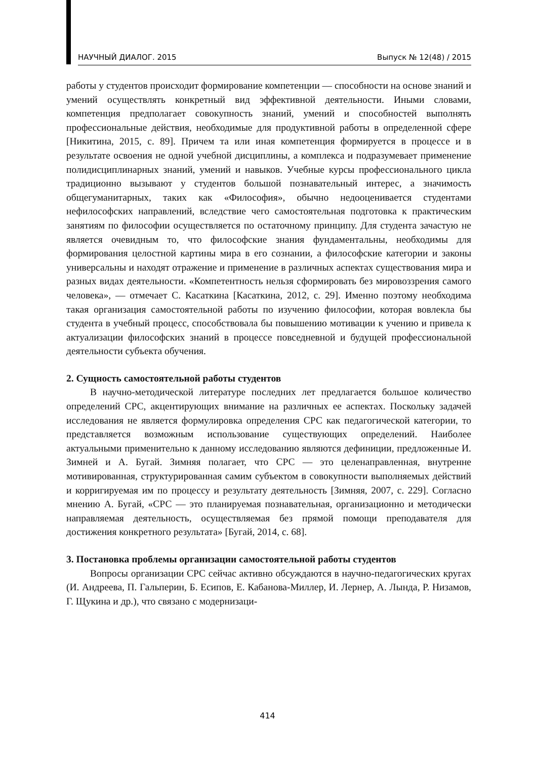НАУЧНЫЙ ДИАЛОГ. 2015 Выпуск № 12(48) / 2015
работы у студентов происходит формирование компетенции — способности на основе знаний и умений осуществлять конкретный вид эффективной деятельности. Иными словами, компетенция предполагает совокупность знаний, умений и способностей выполнять профессиональные действия, необходимые для продуктивной работы в определенной сфере [Никитина, 2015, с. 89]. Причем та или иная компетенция формируется в процессе и в результате освоения не одной учебной дисциплины, а комплекса и подразумевает применение полидисциплинарных знаний, умений и навыков. Учебные курсы профессионального цикла традиционно вызывают у студентов большой познавательный интерес, а значимость общегуманитарных, таких как «Философия», обычно недооценивается студентами нефилософских направлений, вследствие чего самостоятельная подготовка к практическим занятиям по философии осуществляется по остаточному принципу. Для студента зачастую не является очевидным то, что философские знания фундаментальны, необходимы для формирования целостной картины мира в его сознании, а философские категории и законы универсальны и находят отражение и применение в различных аспектах существования мира и разных видах деятельности. «Компетентность нельзя сформировать без мировоззрения самого человека», — отмечает С. Касаткина [Касаткина, 2012, с. 29]. Именно поэтому необходима такая организация самостоятельной работы по изучению философии, которая вовлекла бы студента в учебный процесс, способствовала бы повышению мотивации к учению и привела к актуализации философских знаний в процессе повседневной и будущей профессиональной деятельности субъекта обучения.
2. Сущность самостоятельной работы студентов
В научно-методической литературе последних лет предлагается большое количество определений СРС, акцентирующих внимание на различных ее аспектах. Поскольку задачей исследования не является формулировка определения СРС как педагогической категории, то представляется возможным использование существующих определений. Наиболее актуальными применительно к данному исследованию являются дефиниции, предложенные И. Зимней и А. Бугай. Зимняя полагает, что СРС — это целенаправленная, внутренне мотивированная, структурированная самим субъектом в совокупности выполняемых действий и корригируемая им по процессу и результату деятельность [Зимняя, 2007, с. 229]. Согласно мнению А. Бугай, «СРС — это планируемая познавательная, организационно и методически направляемая деятельность, осуществляемая без прямой помощи преподавателя для достижения конкретного результата» [Бугай, 2014, с. 68].
3. Постановка проблемы организации самостоятельной работы студентов
Вопросы организации СРС сейчас активно обсуждаются в научно-педагогических кругах (И. Андреева, П. Гальперин, Б. Есипов, Е. Кабанова-Миллер, И. Лернер, А. Лында, Р. Низамов, Г. Щукина и др.), что связано с модернизаци-
414